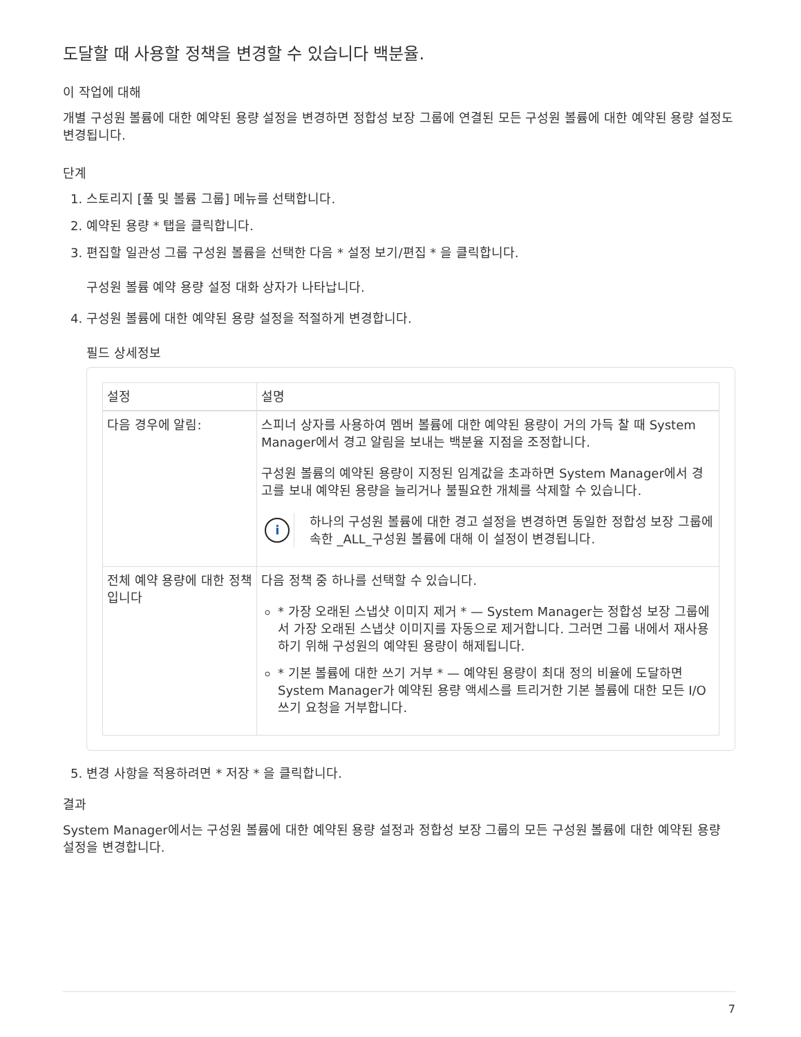도달할 때 사용할 정책을 변경할 수 있습니다 백분율.
이 작업에 대해
개별 구성원 볼륨에 대한 예약된 용량 설정을 변경하면 정합성 보장 그룹에 연결된 모든 구성원 볼륨에 대한 예약된 용량 설정도 변경됩니다.
단계
1. 스토리지 [풀 및 볼륨 그룹] 메뉴를 선택합니다.
2. 예약된 용량 * 탭을 클릭합니다.
3. 편집할 일관성 그룹 구성원 볼륨을 선택한 다음 * 설정 보기/편집 * 을 클릭합니다.
구성원 볼륨 예약 용량 설정 대화 상자가 나타납니다.
4. 구성원 볼륨에 대한 예약된 용량 설정을 적절하게 변경합니다.
필드 상세정보
| 설정 | 설명 |
| --- | --- |
| 다음 경우에 알림: | 스피너 상자를 사용하여 멤버 볼륨에 대한 예약된 용량이 거의 가득 찰 때 System Manager에서 경고 알림을 보내는 백분율 지점을 조정합니다. 구성원 볼륨의 예약된 용량이 지정된 임계값을 초과하면 System Manager에서 경고를 보내 예약된 용량을 늘리거나 불필요한 개체를 삭제할 수 있습니다. i 하나의 구성원 볼륨에 대한 경고 설정을 변경하면 동일한 정합성 보장 그룹에 속한 _ALL_구성원 볼륨에 대해 이 설정이 변경됩니다. |
| 전체 예약 용량에 대한 정책입니다 | 다음 정책 중 하나를 선택할 수 있습니다. * 가장 오래된 스냅샷 이미지 제거 * — System Manager는 정합성 보장 그룹에서 가장 오래된 스냅샷 이미지를 자동으로 제거합니다. 그러면 그룹 내에서 재사용하기 위해 구성원의 예약된 용량이 해제됩니다. * 기본 볼륨에 대한 쓰기 거부 * — 예약된 용량이 최대 정의 비율에 도달하면 System Manager가 예약된 용량 액세스를 트리거한 기본 볼륨에 대한 모든 I/O 쓰기 요청을 거부합니다. |
5. 변경 사항을 적용하려면 * 저장 * 을 클릭합니다.
결과
System Manager에서는 구성원 볼륨에 대한 예약된 용량 설정과 정합성 보장 그룹의 모든 구성원 볼륨에 대한 예약된 용량 설정을 변경합니다.
7